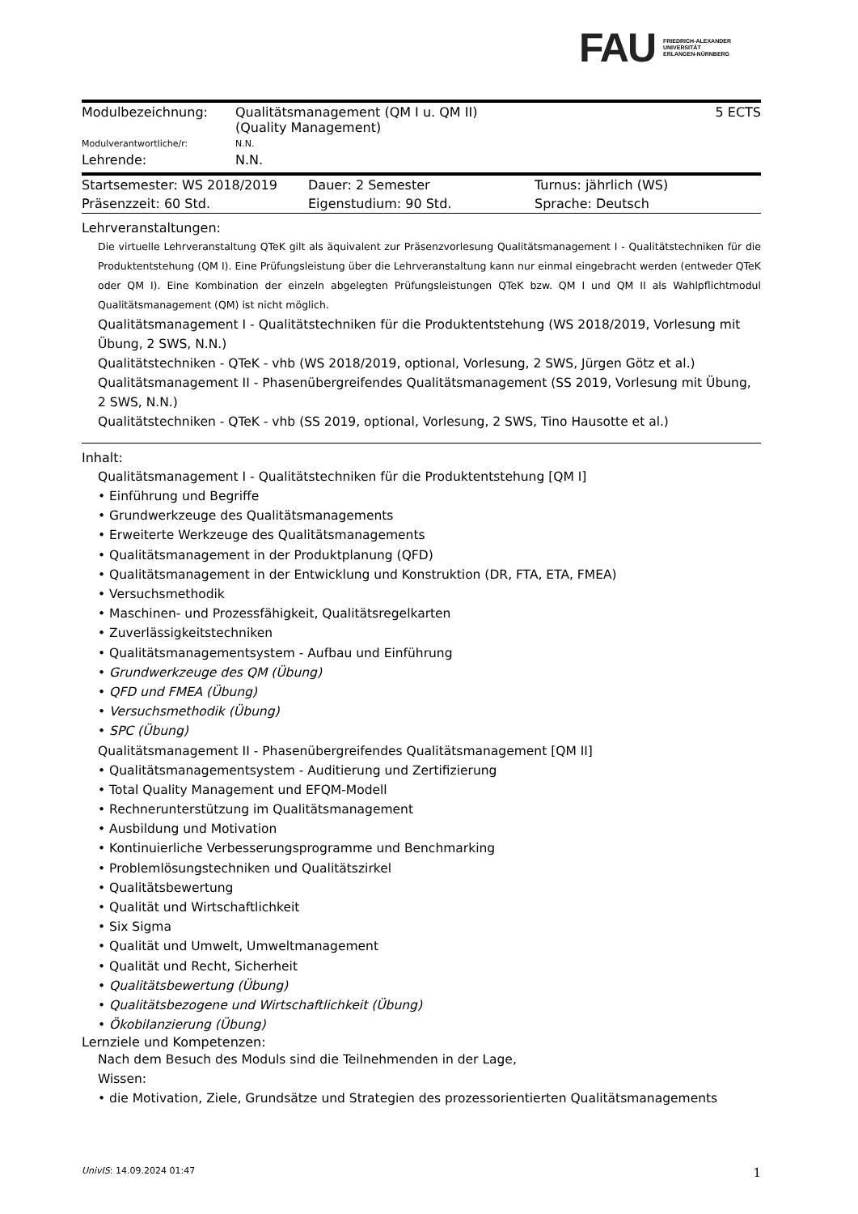FAU
FRIEDRICH-ALEXANDER
UNIVERSITÄT
ERLANGEN-NÜRNBERG
| Modulbezeichnung: | Qualitätsmanagement (QM I u. QM II) (Quality Management) | 5 ECTS |
| Modulverantwortliche/r: | N.N. | |
| Lehrende: | N.N. | |
| Startsemester: WS 2018/2019 | Dauer: 2 Semester | Turnus: jährlich (WS) |
| Präsenzzeit: 60 Std. | Eigenstudium: 90 Std. | Sprache: Deutsch |
Lehrveranstaltungen:
Die virtuelle Lehrveranstaltung QTeK gilt als äquivalent zur Präsenzvorlesung Qualitätsmanagement I - Qualitätstechniken für die Produktentstehung (QM I). Eine Prüfungsleistung über die Lehrveranstaltung kann nur einmal eingebracht werden (entweder QTeK oder QM I). Eine Kombination der einzeln abgelegten Prüfungsleistungen QTeK bzw. QM I und QM II als Wahlpflichtmodul Qualitätsmanagement (QM) ist nicht möglich.
Qualitätsmanagement I - Qualitätstechniken für die Produktentstehung (WS 2018/2019, Vorlesung mit Übung, 2 SWS, N.N.)
Qualitätstechniken - QTeK - vhb (WS 2018/2019, optional, Vorlesung, 2 SWS, Jürgen Götz et al.)
Qualitätsmanagement II - Phasenübergreifendes Qualitätsmanagement (SS 2019, Vorlesung mit Übung, 2 SWS, N.N.)
Qualitätstechniken - QTeK - vhb (SS 2019, optional, Vorlesung, 2 SWS, Tino Hausotte et al.)
Inhalt:
Qualitätsmanagement I - Qualitätstechniken für die Produktentstehung [QM I]
• Einführung und Begriffe
• Grundwerkzeuge des Qualitätsmanagements
• Erweiterte Werkzeuge des Qualitätsmanagements
• Qualitätsmanagement in der Produktplanung (QFD)
• Qualitätsmanagement in der Entwicklung und Konstruktion (DR, FTA, ETA, FMEA)
• Versuchsmethodik
• Maschinen- und Prozessfähigkeit, Qualitätsregelkarten
• Zuverlässigkeitstechniken
• Qualitätsmanagementsystem - Aufbau und Einführung
• Grundwerkzeuge des QM (Übung)
• QFD und FMEA (Übung)
• Versuchsmethodik (Übung)
• SPC (Übung)
Qualitätsmanagement II - Phasenübergreifendes Qualitätsmanagement [QM II]
• Qualitätsmanagementsystem - Auditierung und Zertifizierung
• Total Quality Management und EFQM-Modell
• Rechnerunterstützung im Qualitätsmanagement
• Ausbildung und Motivation
• Kontinuierliche Verbesserungsprogramme und Benchmarking
• Problemlösungstechniken und Qualitätszirkel
• Qualitätsbewertung
• Qualität und Wirtschaftlichkeit
• Six Sigma
• Qualität und Umwelt, Umweltmanagement
• Qualität und Recht, Sicherheit
• Qualitätsbewertung (Übung)
• Qualitätsbezogene und Wirtschaftlichkeit (Übung)
• Ökobilanzierung (Übung)
Lernziele und Kompetenzen:
Nach dem Besuch des Moduls sind die Teilnehmenden in der Lage,
Wissen:
• die Motivation, Ziele, Grundsätze und Strategien des prozessorientierten Qualitätsmanagements
UnivIS: 14.09.2024 01:47 1